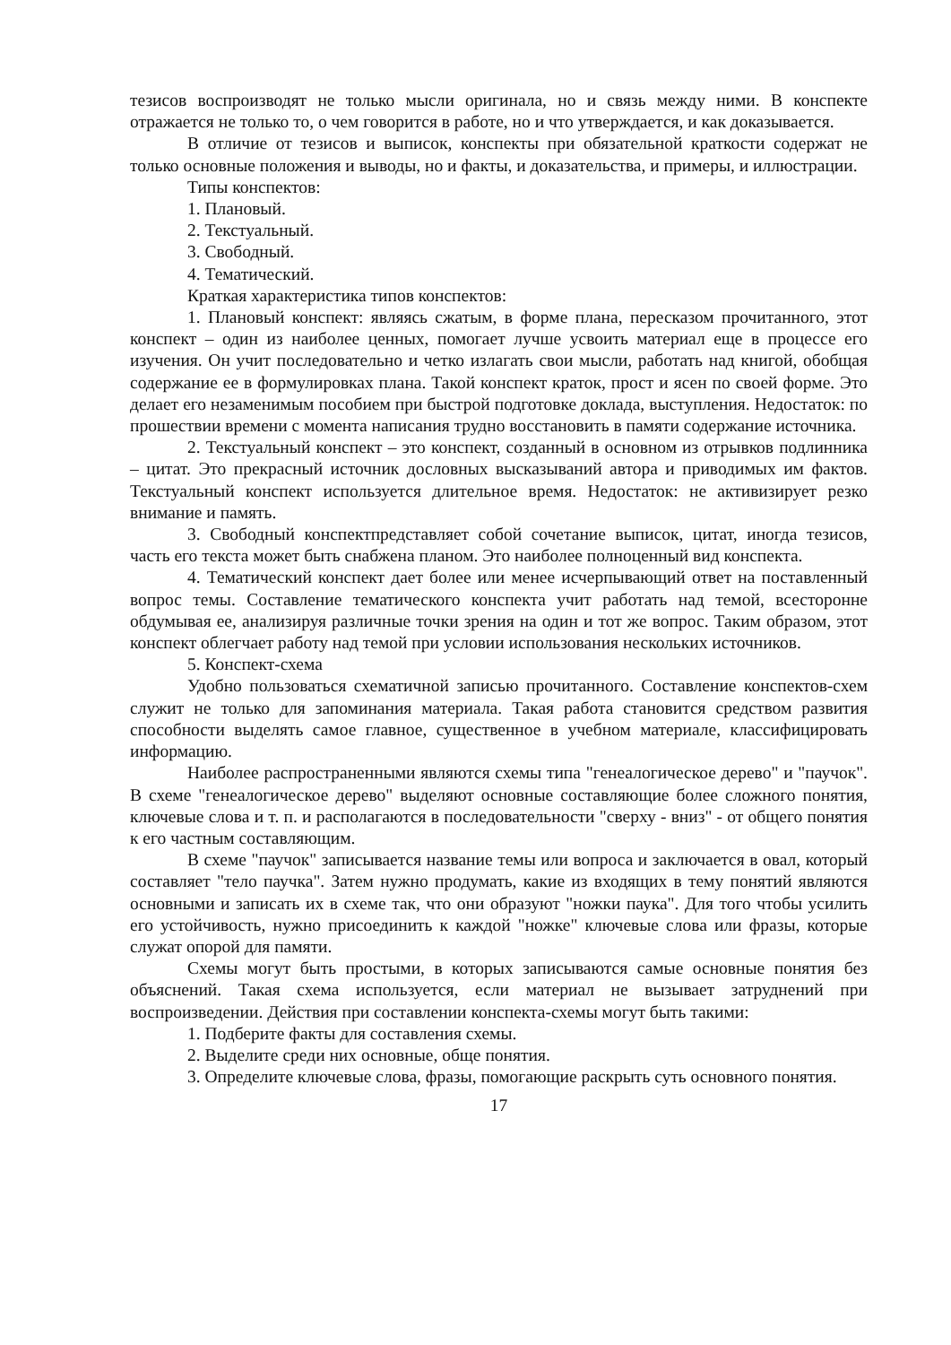тезисов воспроизводят не только мысли оригинала, но и связь между ними. В конспекте отражается не только то, о чем говорится в работе, но и что утверждается, и как доказывается.
В отличие от тезисов и выписок, конспекты при обязательной краткости содержат не только основные положения и выводы, но и факты, и доказательства, и примеры, и иллюстрации.
Типы конспектов:
1. Плановый.
2. Текстуальный.
3. Свободный.
4. Тематический.
Краткая характеристика типов конспектов:
1. Плановый конспект: являясь сжатым, в форме плана, пересказом прочитанного, этот конспект – один из наиболее ценных, помогает лучше усвоить материал еще в процессе его изучения. Он учит последовательно и четко излагать свои мысли, работать над книгой, обобщая содержание ее в формулировках плана. Такой конспект краток, прост и ясен по своей форме. Это делает его незаменимым пособием при быстрой подготовке доклада, выступления. Недостаток: по прошествии времени с момента написания трудно восстановить в памяти содержание источника.
2. Текстуальный конспект – это конспект, созданный в основном из отрывков подлинника – цитат. Это прекрасный источник дословных высказываний автора и приводимых им фактов. Текстуальный конспект используется длительное время. Недостаток: не активизирует резко внимание и память.
3. Свободный конспектпредставляет собой сочетание выписок, цитат, иногда тезисов, часть его текста может быть снабжена планом. Это наиболее полноценный вид конспекта.
4. Тематический конспект дает более или менее исчерпывающий ответ на поставленный вопрос темы. Составление тематического конспекта учит работать над темой, всесторонне обдумывая ее, анализируя различные точки зрения на один и тот же вопрос. Таким образом, этот конспект облегчает работу над темой при условии использования нескольких источников.
5. Конспект-схема
Удобно пользоваться схематичной записью прочитанного. Составление конспектов-схем служит не только для запоминания материала. Такая работа становится средством развития способности выделять самое главное, существенное в учебном материале, классифицировать информацию.
Наиболее распространенными являются схемы типа "генеалогическое дерево" и "паучок". В схеме "генеалогическое дерево" выделяют основные составляющие более сложного понятия, ключевые слова и т. п. и располагаются в последовательности "сверху - вниз" - от общего понятия к его частным составляющим.
В схеме "паучок" записывается название темы или вопроса и заключается в овал, который составляет "тело паучка". Затем нужно продумать, какие из входящих в тему понятий являются основными и записать их в схеме так, что они образуют "ножки паука". Для того чтобы усилить его устойчивость, нужно присоединить к каждой "ножке" ключевые слова или фразы, которые служат опорой для памяти.
Схемы могут быть простыми, в которых записываются самые основные понятия без объяснений. Такая схема используется, если материал не вызывает затруднений при воспроизведении. Действия при составлении конспекта-схемы могут быть такими:
1. Подберите факты для составления схемы.
2. Выделите среди них основные, обще понятия.
3. Определите ключевые слова, фразы, помогающие раскрыть суть основного понятия.
17